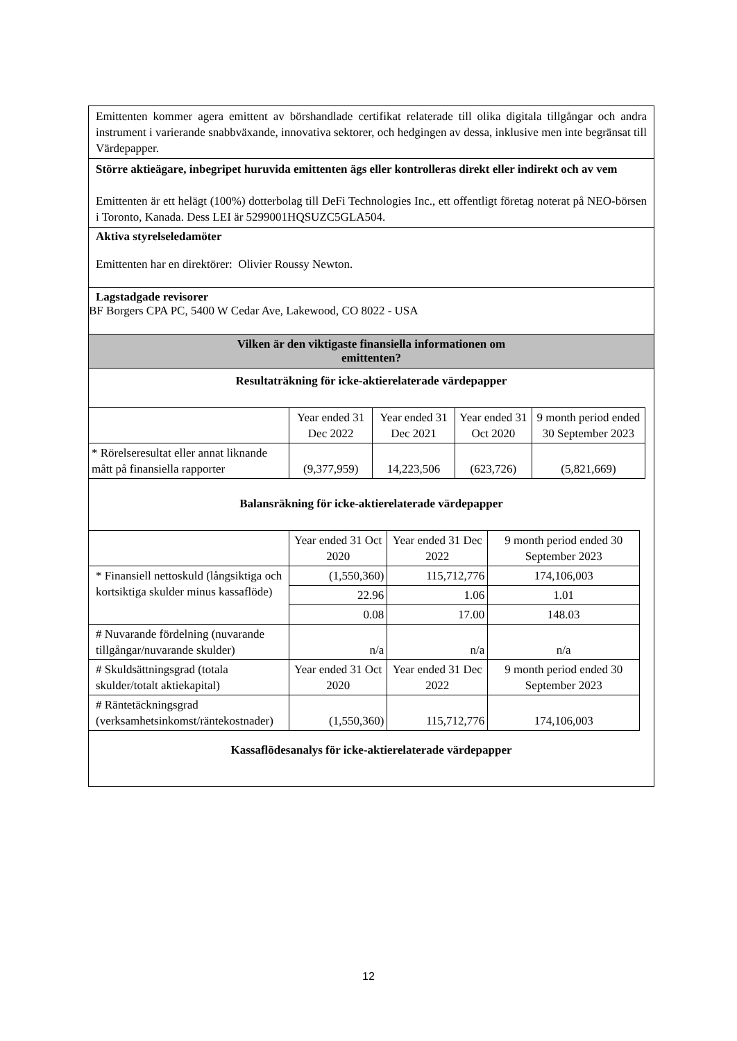Emittenten kommer agera emittent av börshandlade certifikat relaterade till olika digitala tillgångar och andra instrument i varierande snabbväxande, innovativa sektorer, och hedgingen av dessa, inklusive men inte begränsat till Värdepapper.
Större aktieägare, inbegripet huruvida emittenten ägs eller kontrolleras direkt eller indirekt och av vem
Emittenten är ett helägt (100%) dotterbolag till DeFi Technologies Inc., ett offentligt företag noterat på NEO-börsen i Toronto, Kanada. Dess LEI är 5299001HQSUZC5GLA504.
Aktiva styrelseledamöter
Emittenten har en direktörer: Olivier Roussy Newton.
Lagstadgade revisorer
BF Borgers CPA PC, 5400 W Cedar Ave, Lakewood, CO 8022 - USA
Vilken är den viktigaste finansiella informationen om emittenten?
Resultaträkning för icke-aktierelaterade värdepapper
| | Year ended 31 Dec 2022 | Year ended 31 Dec 2021 | Year ended 31 Oct 2020 | 9 month period ended 30 September 2023 |
| * Rörelseresultat eller annat liknande mått på finansiella rapporter | (9,377,959) | 14,223,506 | (623,726) | (5,821,669) |
Balansräkning för icke-aktierelaterade värdepapper
| | Year ended 31 Oct 2020 | Year ended 31 Dec 2022 | 9 month period ended 30 September 2023 |
| * Finansiell nettoskuld (långsiktiga och kortsiktiga skulder minus kassaflöde) | (1,550,360) | 115,712,776 | 174,106,003 |
| | 22.96 | 1.06 | 1.01 |
| | 0.08 | 17.00 | 148.03 |
| # Nuvarande fördelning (nuvarande tillgångar/nuvarande skulder) | n/a | n/a | n/a |
| # Skuldsättningsgrad (totala skulder/totalt aktiekapital) | Year ended 31 Oct 2020 | Year ended 31 Dec 2022 | 9 month period ended 30 September 2023 |
| # Räntetäckningsgrad (verksamhetsinkomst/räntekostnader) | (1,550,360) | 115,712,776 | 174,106,003 |
Kassaflödesanalys för icke-aktierelaterade värdepapper
12